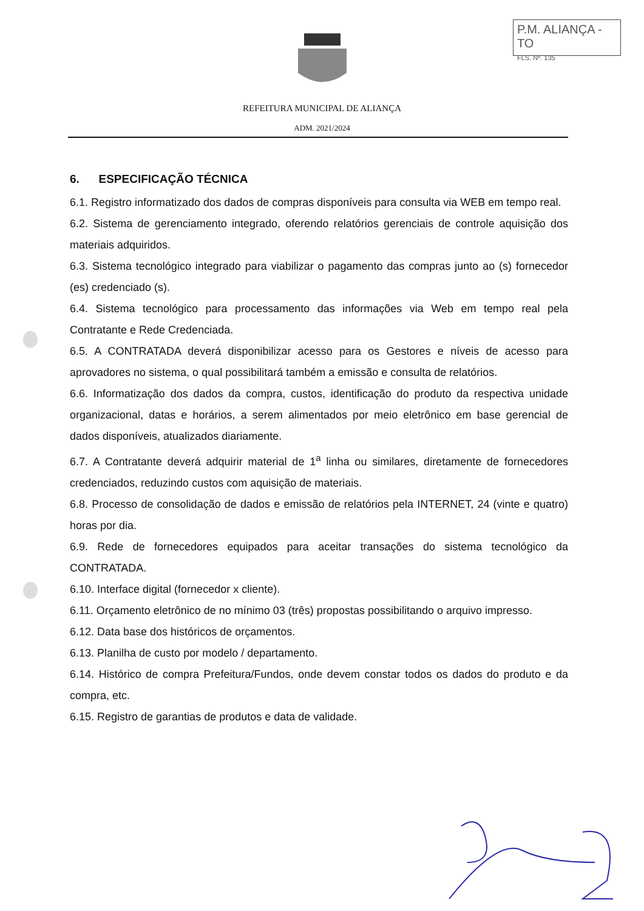P.M. ALIANÇA - TO
FLS. Nº. 135
REFEITURA MUNICIPAL DE ALIANÇA
ADM. 2021/2024
6. ESPECIFICAÇÃO TÉCNICA
6.1. Registro informatizado dos dados de compras disponíveis para consulta via WEB em tempo real.
6.2. Sistema de gerenciamento integrado, oferendo relatórios gerenciais de controle aquisição dos materiais adquiridos.
6.3. Sistema tecnológico integrado para viabilizar o pagamento das compras junto ao (s) fornecedor (es) credenciado (s).
6.4. Sistema tecnológico para processamento das informações via Web em tempo real pela Contratante e Rede Credenciada.
6.5. A CONTRATADA deverá disponibilizar acesso para os Gestores e níveis de acesso para aprovadores no sistema, o qual possibilitará também a emissão e consulta de relatórios.
6.6. Informatização dos dados da compra, custos, identificação do produto da respectiva unidade organizacional, datas e horários, a serem alimentados por meio eletrônico em base gerencial de dados disponíveis, atualizados diariamente.
6.7. A Contratante deverá adquirir material de 1<sup>a</sup> linha ou similares, diretamente de fornecedores credenciados, reduzindo custos com aquisição de materiais.
6.8. Processo de consolidação de dados e emissão de relatórios pela INTERNET, 24 (vinte e quatro) horas por dia.
6.9. Rede de fornecedores equipados para aceitar transações do sistema tecnológico da CONTRATADA.
6.10. Interface digital (fornecedor x cliente).
6.11. Orçamento eletrônico de no mínimo 03 (três) propostas possibilitando o arquivo impresso.
6.12. Data base dos históricos de orçamentos.
6.13. Planilha de custo por modelo / departamento.
6.14. Histórico de compra Prefeitura/Fundos, onde devem constar todos os dados do produto e da compra, etc.
6.15. Registro de garantias de produtos e data de validade.